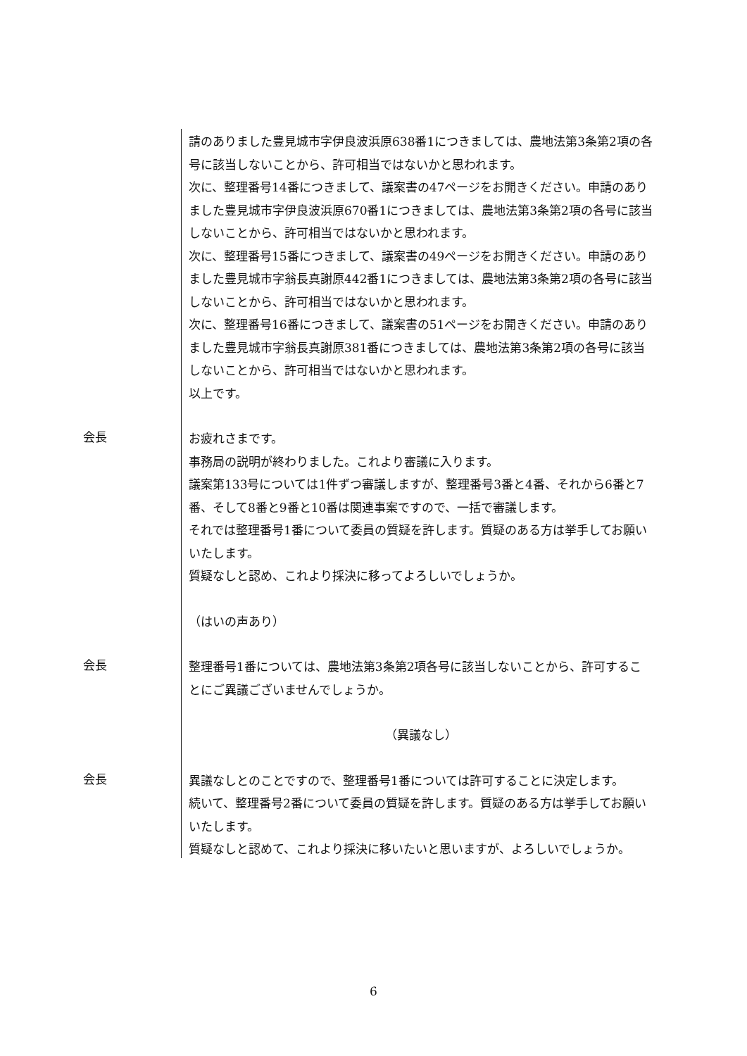請のありました豊見城市字伊良波浜原638番1につきましては、農地法第3条第2項の各号に該当しないことから、許可相当ではないかと思われます。
次に、整理番号14番につきまして、議案書の47ページをお開きください。申請のありました豊見城市字伊良波浜原670番1につきましては、農地法第3条第2項の各号に該当しないことから、許可相当ではないかと思われます。
次に、整理番号15番につきまして、議案書の49ページをお開きください。申請のありました豊見城市字翁長真謝原442番1につきましては、農地法第3条第2項の各号に該当しないことから、許可相当ではないかと思われます。
次に、整理番号16番につきまして、議案書の51ページをお開きください。申請のありました豊見城市字翁長真謝原381番につきましては、農地法第3条第2項の各号に該当しないことから、許可相当ではないかと思われます。
以上です。
会長
お疲れさまです。
事務局の説明が終わりました。これより審議に入ります。
議案第133号については1件ずつ審議しますが、整理番号3番と4番、それから6番と7番、そして8番と9番と10番は関連事案ですので、一括で審議します。
それでは整理番号1番について委員の質疑を許します。質疑のある方は挙手してお願いいたします。
質疑なしと認め、これより採決に移ってよろしいでしょうか。
（はいの声あり）
会長
整理番号1番については、農地法第3条第2項各号に該当しないことから、許可することにご異議ございませんでしょうか。
（異議なし）
会長
異議なしとのことですので、整理番号1番については許可することに決定します。
続いて、整理番号2番について委員の質疑を許します。質疑のある方は挙手してお願いいたします。
質疑なしと認めて、これより採決に移いたいと思いますが、よろしいでしょうか。
6